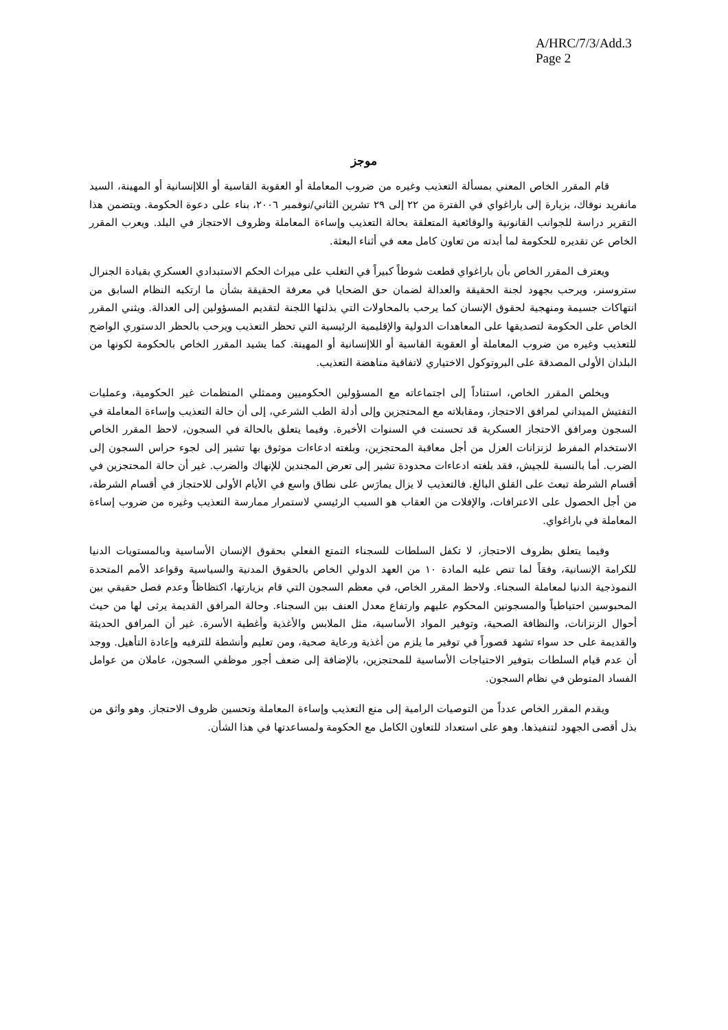A/HRC/7/3/Add.3
Page 2
موجز
قام المقرر الخاص المعني بمسألة التعذيب وغيره من ضروب المعاملة أو العقوبة القاسية أو اللاإنسانية أو المهينة، السيد مانفريد نوفاك، بزيارة إلى باراغواي في الفترة من ٢٢ إلى ٢٩ تشرين الثاني/نوفمبر ٢٠٠٦، بناء على دعوة الحكومة. ويتضمن هذا التقرير دراسة للجوانب القانونية والوقائعية المتعلقة بحالة التعذيب وإساءة المعاملة وظروف الاحتجاز في البلد. ويعرب المقرر الخاص عن تقديره للحكومة لما أبدته من تعاون كامل معه في أثناء البعثة.
ويعترف المقرر الخاص بأن باراغواي قطعت شوطاً كبيراً في التغلب على ميراث الحكم الاستبدادي العسكري بقيادة الجنرال ستروسنر، ويرحب بجهود لجنة الحقيقة والعدالة لضمان حق الضحايا في معرفة الحقيقة بشأن ما ارتكبه النظام السابق من انتهاكات جسيمة ومنهجية لحقوق الإنسان كما يرحب بالمحاولات التي بذلتها اللجنة لتقديم المسؤولين إلى العدالة. ويثني المقرر الخاص على الحكومة لتصديقها على المعاهدات الدولية والإقليمية الرئيسية التي تحظر التعذيب ويرحب بالحظر الدستوري الواضح للتعذيب وغيره من ضروب المعاملة أو العقوبة القاسية أو اللاإنسانية أو المهينة. كما يشيد المقرر الخاص بالحكومة لكونها من البلدان الأولى المصدقة على البروتوكول الاختياري لاتفاقية مناهضة التعذيب.
ويخلص المقرر الخاص، استناداً إلى اجتماعاته مع المسؤولين الحكوميين وممثلي المنظمات غير الحكومية، وعمليات التفتيش الميداني لمرافق الاحتجاز، ومقابلاته مع المحتجزين وإلى أدلة الطب الشرعي، إلى أن حالة التعذيب وإساءة المعاملة في السجون ومرافق الاحتجاز العسكرية قد تحسنت في السنوات الأخيرة. وفيما يتعلق بالحالة في السجون، لاحظ المقرر الخاص الاستخدام المفرط لزنزانات العزل من أجل معاقبة المحتجزين، وبلغته ادعاءات موثوق بها تشير إلى لجوء حراس السجون إلى الضرب. أما بالنسبة للجيش، فقد بلغته ادعاءات محدودة تشير إلى تعرض المجندين للإنهاك والضرب. غير أن حالة المحتجزين في أقسام الشرطة تبعث على القلق البالغ. فالتعذيب لا يزال يمارَس على نطاق واسع في الأيام الأولى للاحتجاز في أقسام الشرطة، من أجل الحصول على الاعترافات، والإفلات من العقاب هو السبب الرئيسي لاستمرار ممارسة التعذيب وغيره من ضروب إساءة المعاملة في باراغواي.
وفيما يتعلق بظروف الاحتجاز، لا تكفل السلطات للسجناء التمتع الفعلي بحقوق الإنسان الأساسية وبالمستويات الدنيا للكرامة الإنسانية، وفقاً لما تنص عليه المادة ١٠ من العهد الدولي الخاص بالحقوق المدنية والسياسية وقواعد الأمم المتحدة النموذجية الدنيا لمعاملة السجناء. ولاحظ المقرر الخاص، في معظم السجون التي قام بزيارتها، اكتظاظاً وعدم فصل حقيقي بين المحبوسين احتياطياً والمسجونين المحكوم عليهم وارتفاع معدل العنف بين السجناء. وحالة المرافق القديمة يرثى لها من حيث أحوال الزنزانات، والنظافة الصحية، وتوفير المواد الأساسية، مثل الملابس والأغذية وأغطية الأسرة. غير أن المرافق الحديثة والقديمة على حد سواء تشهد قصوراً في توفير ما يلزم من أغذية ورعاية صحية، ومن تعليم وأنشطة للترفيه وإعادة التأهيل. ووجد أن عدم قيام السلطات بتوفير الاحتياجات الأساسية للمحتجزين، بالإضافة إلى ضعف أجور موظفي السجون، عاملان من عوامل الفساد المتوطن في نظام السجون.
ويقدم المقرر الخاص عدداً من التوصيات الرامية إلى منع التعذيب وإساءة المعاملة وتحسين ظروف الاحتجاز. وهو واثق من بذل أقصى الجهود لتنفيذها. وهو على استعداد للتعاون الكامل مع الحكومة ولمساعدتها في هذا الشأن.